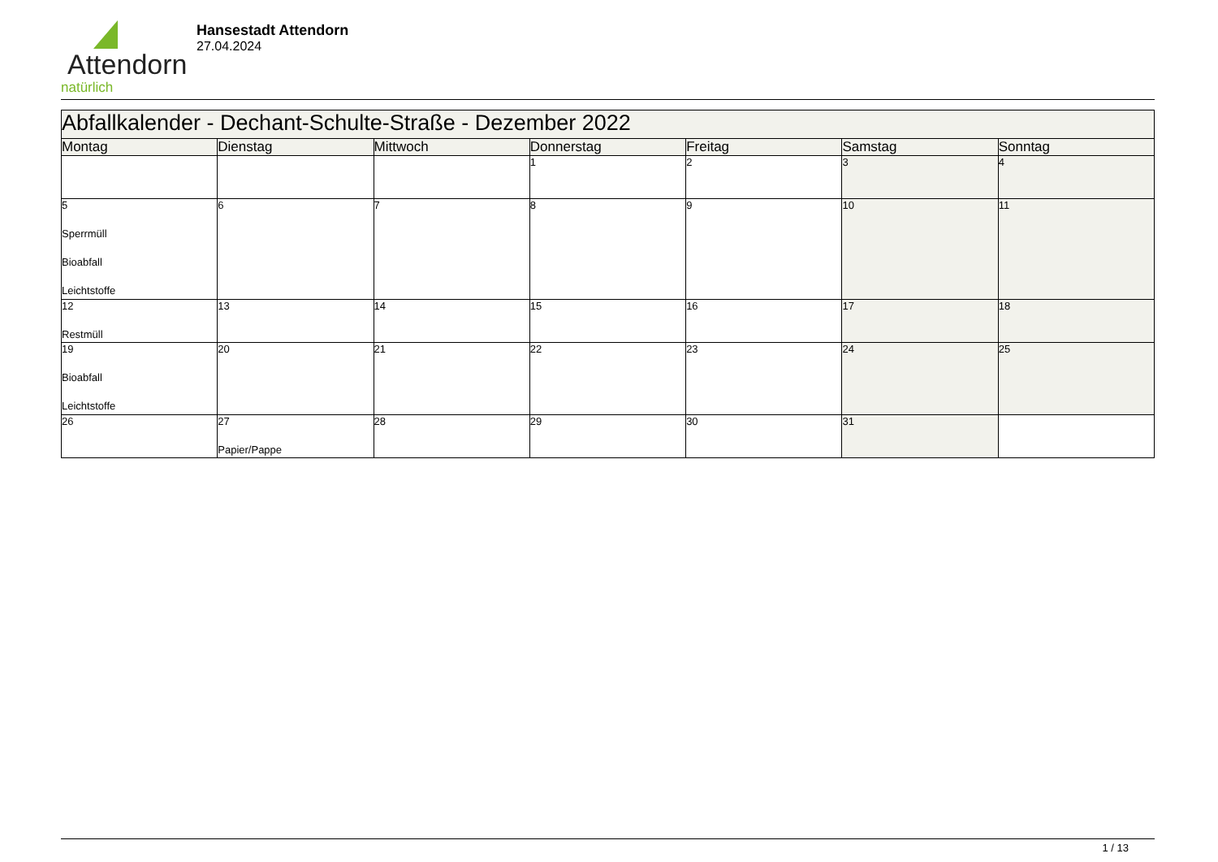Attendorn
natürlich
Hansestadt Attendorn
27.04.2024
| Abfallkalender - Dechant-Schulte-Straße - Dezember 2022 | | | | | | |
| --- | --- | --- | --- | --- | --- | --- |
| Montag | Dienstag | Mittwoch | Donnerstag | Freitag | Samstag | Sonntag |
| | | | 1 | 2 | 3 | 4 |
| 5 Sperrmüll Bioabfall Leichtstoffe | 6 | 7 | 8 | 9 | 10 | 11 |
| 12 Restmüll | 13 | 14 | 15 | 16 | 17 | 18 |
| 19 Bioabfall Leichtstoffe | 20 | 21 | 22 | 23 | 24 | 25 |
| 26 | 27 Papier/Pappe | 28 | 29 | 30 | 31 | |
1 / 13